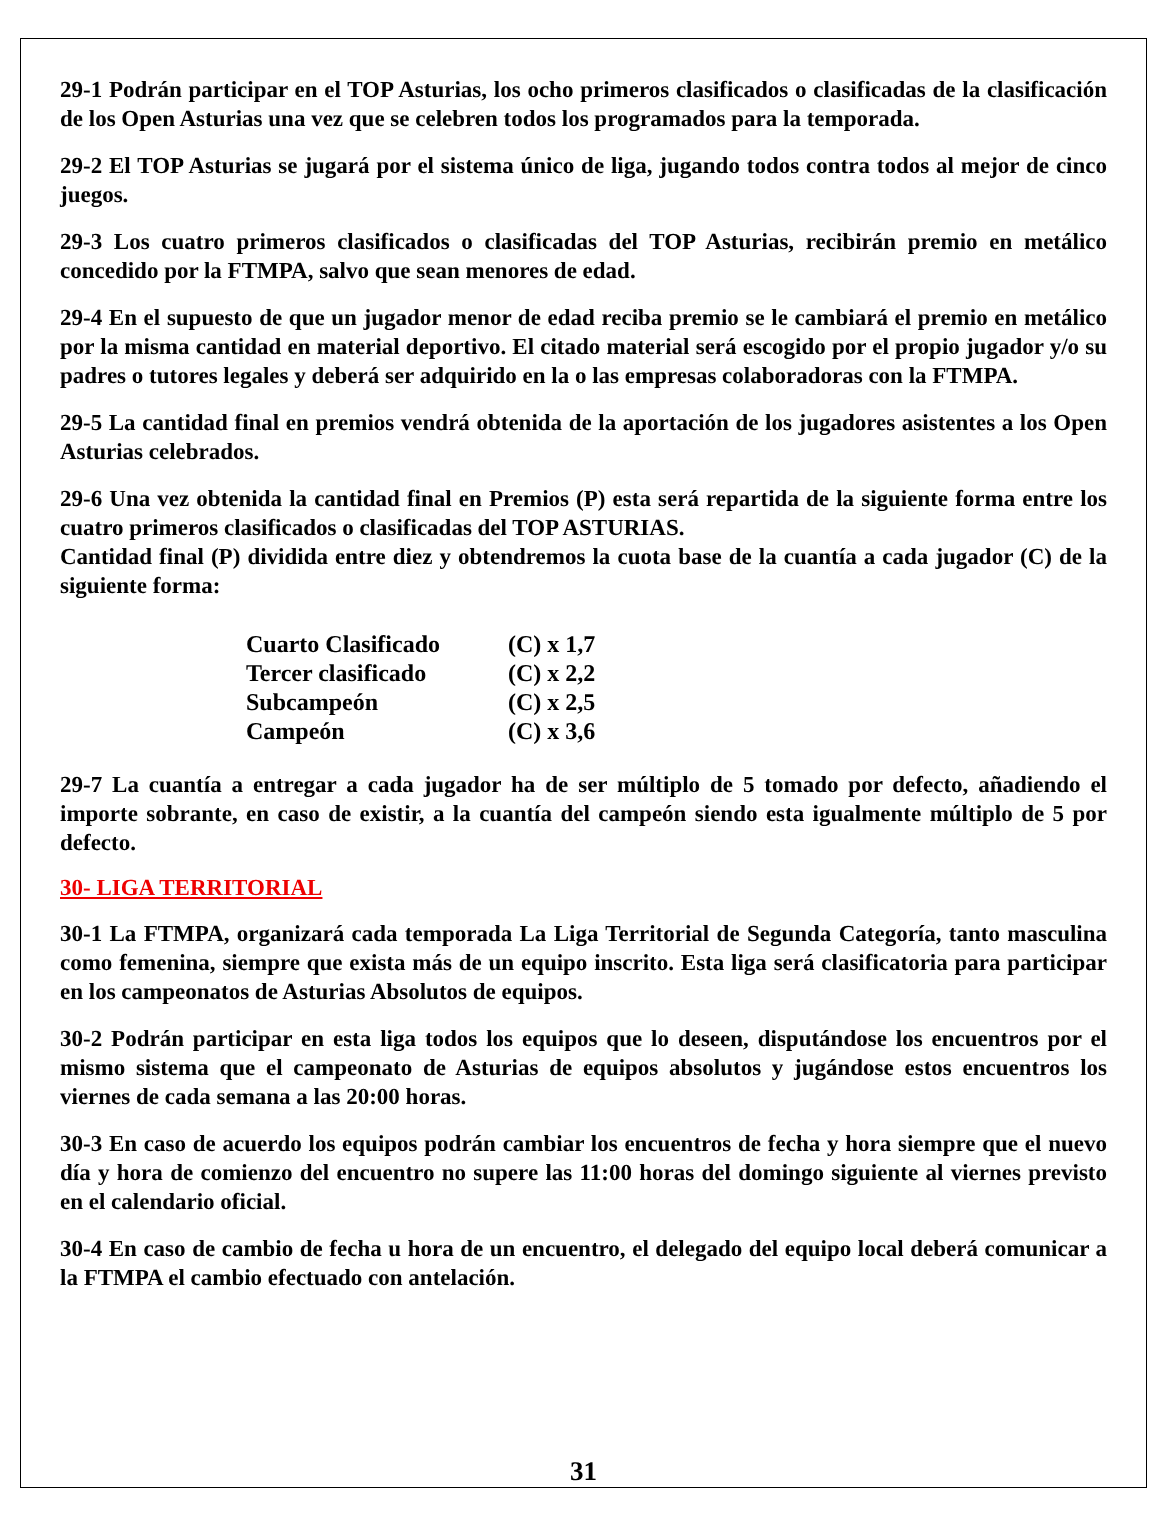29-1 Podrán participar en el TOP Asturias, los ocho primeros clasificados o clasificadas de la clasificación de los Open Asturias una vez que se celebren todos los programados para la temporada.
29-2 El TOP Asturias se jugará por el sistema único de liga, jugando todos contra todos al mejor de cinco juegos.
29-3 Los cuatro primeros clasificados o clasificadas del TOP Asturias, recibirán premio en metálico concedido por la FTMPA, salvo que sean menores de edad.
29-4 En el supuesto de que un jugador menor de edad reciba premio se le cambiará el premio en metálico por la misma cantidad en material deportivo. El citado material será escogido por el propio jugador y/o su padres o tutores legales y deberá ser adquirido en la o las empresas colaboradoras con la FTMPA.
29-5 La cantidad final en premios vendrá obtenida de la aportación de los jugadores asistentes a los Open Asturias celebrados.
29-6 Una vez obtenida la cantidad final en Premios (P) esta será repartida de la siguiente forma entre los cuatro primeros clasificados o clasificadas del TOP ASTURIAS.
Cantidad final (P) dividida entre diez y obtendremos la cuota base de la cuantía a cada jugador (C) de la siguiente forma:
| Cuarto Clasificado | (C) x 1,7 |
| Tercer clasificado | (C) x 2,2 |
| Subcampeón | (C) x 2,5 |
| Campeón | (C) x 3,6 |
29-7 La cuantía a entregar a cada jugador ha de ser múltiplo de 5 tomado por defecto, añadiendo el importe sobrante, en caso de existir, a la cuantía del campeón siendo esta igualmente múltiplo de 5 por defecto.
30- LIGA TERRITORIAL
30-1 La FTMPA, organizará cada temporada La Liga Territorial de Segunda Categoría, tanto masculina como femenina, siempre que exista más de un equipo inscrito. Esta liga será clasificatoria para participar en los campeonatos de Asturias Absolutos de equipos.
30-2 Podrán participar en esta liga todos los equipos que lo deseen, disputándose los encuentros por el mismo sistema que el campeonato de Asturias de equipos absolutos y jugándose estos encuentros los viernes de cada semana a las 20:00 horas.
30-3 En caso de acuerdo los equipos podrán cambiar los encuentros de fecha y hora siempre que el nuevo día y hora de comienzo del encuentro no supere las 11:00 horas del domingo siguiente al viernes previsto en el calendario oficial.
30-4 En caso de cambio de fecha u hora de un encuentro, el delegado del equipo local deberá comunicar a la FTMPA el cambio efectuado con antelación.
31